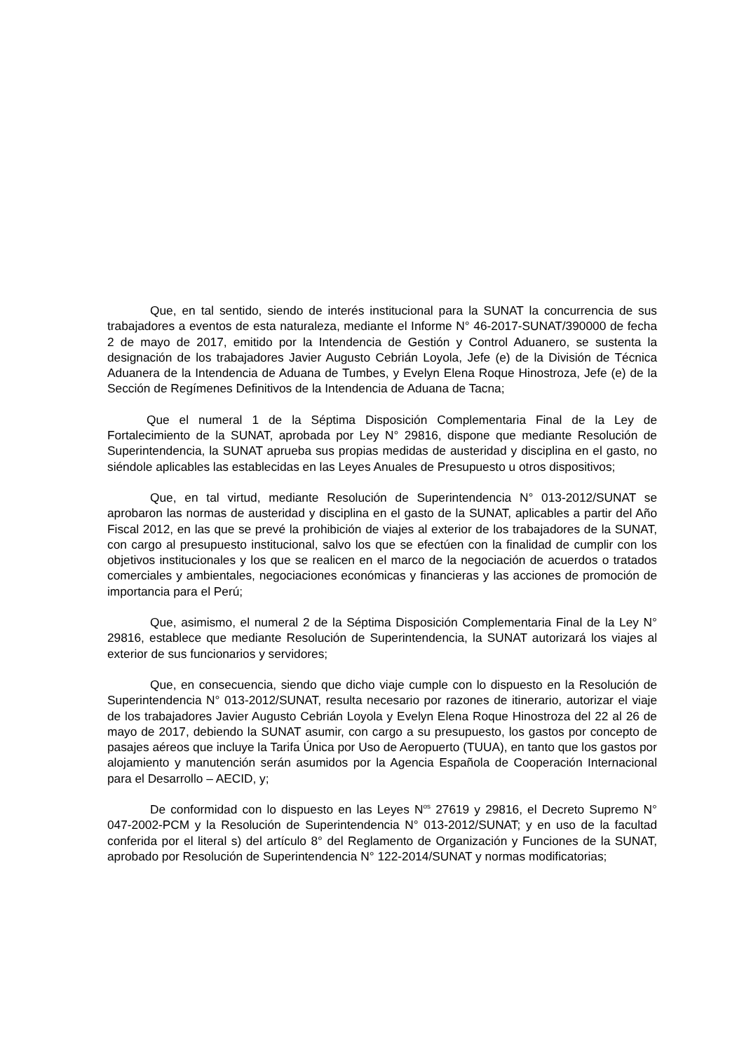Que, en tal sentido, siendo de interés institucional para la SUNAT la concurrencia de sus trabajadores a eventos de esta naturaleza, mediante el Informe N° 46-2017-SUNAT/390000 de fecha 2 de mayo de 2017, emitido por la Intendencia de Gestión y Control Aduanero, se sustenta la designación de los trabajadores Javier Augusto Cebrián Loyola, Jefe (e) de la División de Técnica Aduanera de la Intendencia de Aduana de Tumbes, y Evelyn Elena Roque Hinostroza, Jefe (e) de la Sección de Regímenes Definitivos de la Intendencia de Aduana de Tacna;
Que el numeral 1 de la Séptima Disposición Complementaria Final de la Ley de Fortalecimiento de la SUNAT, aprobada por Ley N° 29816, dispone que mediante Resolución de Superintendencia, la SUNAT aprueba sus propias medidas de austeridad y disciplina en el gasto, no siéndole aplicables las establecidas en las Leyes Anuales de Presupuesto u otros dispositivos;
Que, en tal virtud, mediante Resolución de Superintendencia N° 013-2012/SUNAT se aprobaron las normas de austeridad y disciplina en el gasto de la SUNAT, aplicables a partir del Año Fiscal 2012, en las que se prevé la prohibición de viajes al exterior de los trabajadores de la SUNAT, con cargo al presupuesto institucional, salvo los que se efectúen con la finalidad de cumplir con los objetivos institucionales y los que se realicen en el marco de la negociación de acuerdos o tratados comerciales y ambientales, negociaciones económicas y financieras y las acciones de promoción de importancia para el Perú;
Que, asimismo, el numeral 2 de la Séptima Disposición Complementaria Final de la Ley N° 29816, establece que mediante Resolución de Superintendencia, la SUNAT autorizará los viajes al exterior de sus funcionarios y servidores;
Que, en consecuencia, siendo que dicho viaje cumple con lo dispuesto en la Resolución de Superintendencia N° 013-2012/SUNAT, resulta necesario por razones de itinerario, autorizar el viaje de los trabajadores Javier Augusto Cebrián Loyola y Evelyn Elena Roque Hinostroza del 22 al 26 de mayo de 2017, debiendo la SUNAT asumir, con cargo a su presupuesto, los gastos por concepto de pasajes aéreos que incluye la Tarifa Única por Uso de Aeropuerto (TUUA), en tanto que los gastos por alojamiento y manutención serán asumidos por la Agencia Española de Cooperación Internacional para el Desarrollo – AECID, y;
De conformidad con lo dispuesto en las Leyes N<sup>os</sup> 27619 y 29816, el Decreto Supremo N° 047-2002-PCM y la Resolución de Superintendencia N° 013-2012/SUNAT; y en uso de la facultad conferida por el literal s) del artículo 8° del Reglamento de Organización y Funciones de la SUNAT, aprobado por Resolución de Superintendencia N° 122-2014/SUNAT y normas modificatorias;